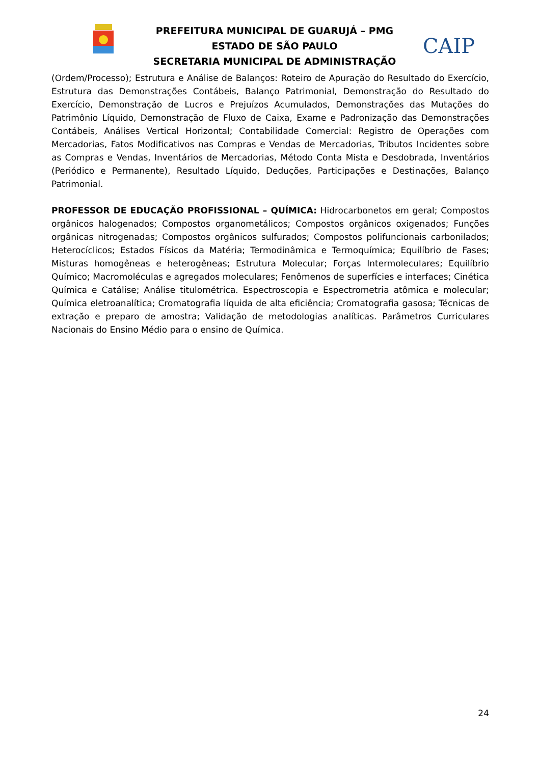PREFEITURA MUNICIPAL DE GUARUJÁ – PMG
ESTADO DE SÃO PAULO
SECRETARIA MUNICIPAL DE ADMINISTRAÇÃO
CAIP
(Ordem/Processo); Estrutura e Análise de Balanços: Roteiro de Apuração do Resultado do Exercício, Estrutura das Demonstrações Contábeis, Balanço Patrimonial, Demonstração do Resultado do Exercício, Demonstração de Lucros e Prejuízos Acumulados, Demonstrações das Mutações do Patrimônio Líquido, Demonstração de Fluxo de Caixa, Exame e Padronização das Demonstrações Contábeis, Análises Vertical Horizontal; Contabilidade Comercial: Registro de Operações com Mercadorias, Fatos Modificativos nas Compras e Vendas de Mercadorias, Tributos Incidentes sobre as Compras e Vendas, Inventários de Mercadorias, Método Conta Mista e Desdobrada, Inventários (Periódico e Permanente), Resultado Líquido, Deduções, Participações e Destinações, Balanço Patrimonial.
PROFESSOR DE EDUCAÇÃO PROFISSIONAL – QUÍMICA: Hidrocarbonetos em geral; Compostos orgânicos halogenados; Compostos organometálicos; Compostos orgânicos oxigenados; Funções orgânicas nitrogenadas; Compostos orgânicos sulfurados; Compostos polifuncionais carbonilados; Heterocíclicos; Estados Físicos da Matéria; Termodinâmica e Termoquímica; Equilíbrio de Fases; Misturas homogêneas e heterogêneas; Estrutura Molecular; Forças Intermoleculares; Equilíbrio Químico; Macromoléculas e agregados moleculares; Fenômenos de superfícies e interfaces; Cinética Química e Catálise; Análise titulométrica. Espectroscopia e Espectrometria atômica e molecular; Química eletroanalítica; Cromatografia líquida de alta eficiência; Cromatografia gasosa; Técnicas de extração e preparo de amostra; Validação de metodologias analíticas. Parâmetros Curriculares Nacionais do Ensino Médio para o ensino de Química.
24